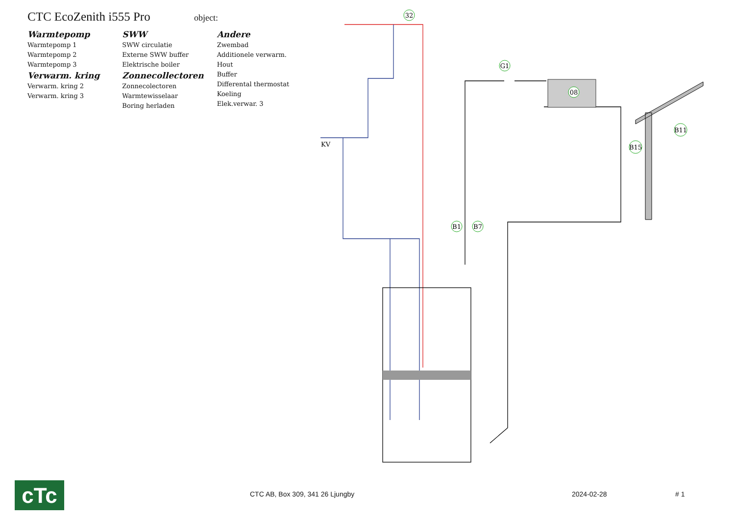CTC EcoZenith i555 Pro
object:
Warmtepomp
Warmtepomp 1
Warmtepomp 2
Warmtepomp 3
Verwarm. kring
Verwarm. kring 2
Verwarm. kring 3
SWW
SWW circulatie
Externe SWW buffer
Elektrische boiler
Zonnecollectoren
Zonnecolectoren
Warmtewisselaar
Boring herladen
Andere
Zwembad
Additionele verwarm.
Hout
Buffer
Differental thermostat
Koeling
Elek.verwar. 3
32
G1
08
B11
B15
B1
B7
KV
cTc
CTC AB, Box 309, 341 26 Ljungby
2024-02-28 # 1